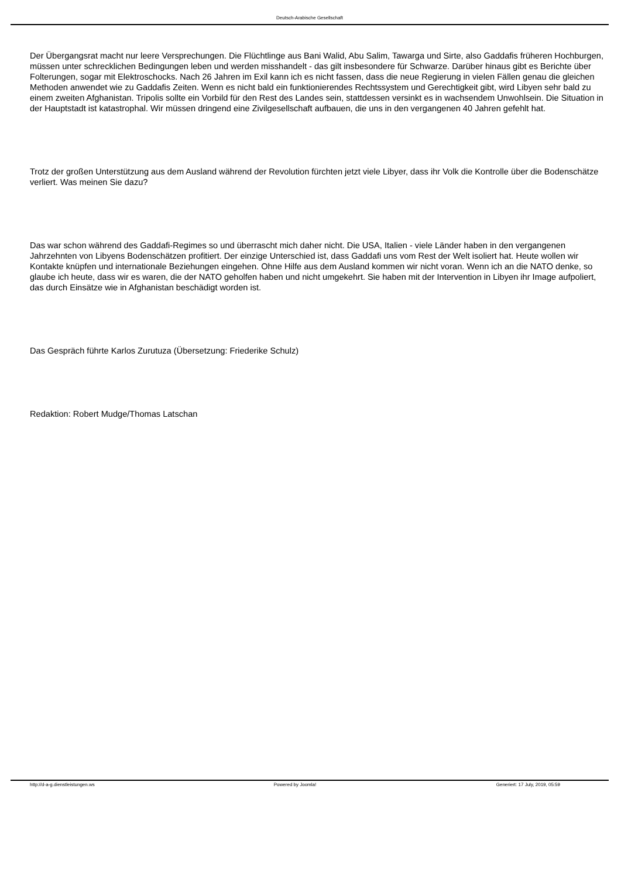Deutsch-Arabische Gesellschaft
Der Übergangsrat macht nur leere Versprechungen. Die Flüchtlinge aus Bani Walid, Abu Salim, Tawarga und Sirte, also Gaddafis früheren Hochburgen, müssen unter schrecklichen Bedingungen leben und werden misshandelt - das gilt insbesondere für Schwarze. Darüber hinaus gibt es Berichte über Folterungen, sogar mit Elektroschocks. Nach 26 Jahren im Exil kann ich es nicht fassen, dass die neue Regierung in vielen Fällen genau die gleichen Methoden anwendet wie zu Gaddafis Zeiten. Wenn es nicht bald ein funktionierendes Rechtssystem und Gerechtigkeit gibt, wird Libyen sehr bald zu einem zweiten Afghanistan. Tripolis sollte ein Vorbild für den Rest des Landes sein, stattdessen versinkt es in wachsendem Unwohlsein. Die Situation in der Hauptstadt ist katastrophal. Wir müssen dringend eine Zivilgesellschaft aufbauen, die uns in den vergangenen 40 Jahren gefehlt hat.
Trotz der großen Unterstützung aus dem Ausland während der Revolution fürchten jetzt viele Libyer, dass ihr Volk die Kontrolle über die Bodenschätze verliert. Was meinen Sie dazu?
Das war schon während des Gaddafi-Regimes so und überrascht mich daher nicht. Die USA, Italien - viele Länder haben in den vergangenen Jahrzehnten von Libyens Bodenschätzen profitiert. Der einzige Unterschied ist, dass Gaddafi uns vom Rest der Welt isoliert hat. Heute wollen wir Kontakte knüpfen und internationale Beziehungen eingehen. Ohne Hilfe aus dem Ausland kommen wir nicht voran. Wenn ich an die NATO denke, so glaube ich heute, dass wir es waren, die der NATO geholfen haben und nicht umgekehrt. Sie haben mit der Intervention in Libyen ihr Image aufpoliert, das durch Einsätze wie in Afghanistan beschädigt worden ist.
Das Gespräch führte Karlos Zurutuza (Übersetzung: Friederike Schulz)
Redaktion: Robert Mudge/Thomas Latschan
http://d-a-g.dienstleistungen.ws Powered by Joomla! Generiert: 17 July, 2019, 05:59